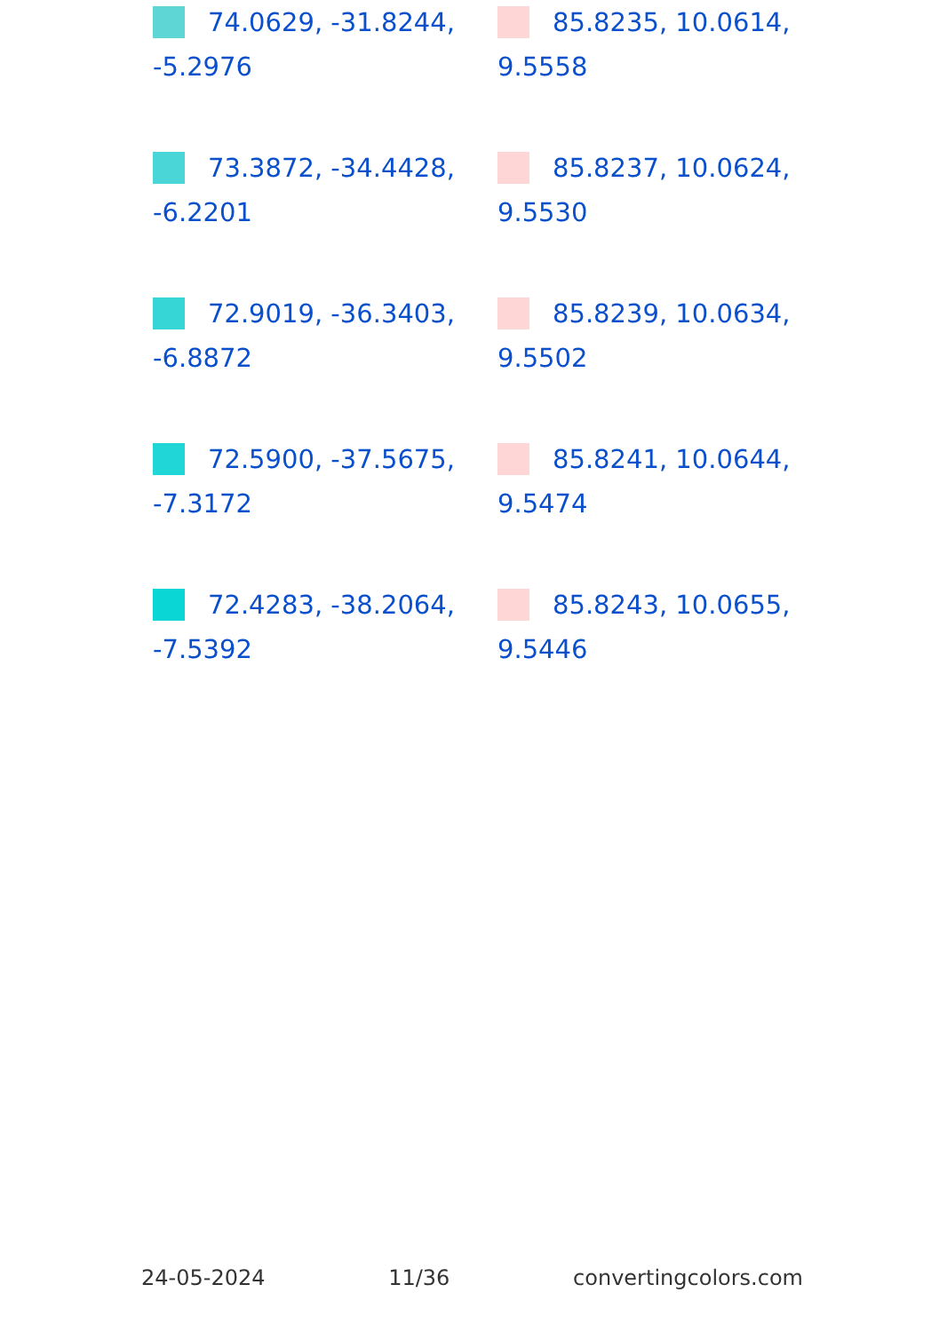74.0629, -31.8244, -5.2976
85.8235, 10.0614, 9.5558
73.3872, -34.4428, -6.2201
85.8237, 10.0624, 9.5530
72.9019, -36.3403, -6.8872
85.8239, 10.0634, 9.5502
72.5900, -37.5675, -7.3172
85.8241, 10.0644, 9.5474
72.4283, -38.2064, -7.5392
85.8243, 10.0655, 9.5446
24-05-2024 11/36 convertingcolors.com